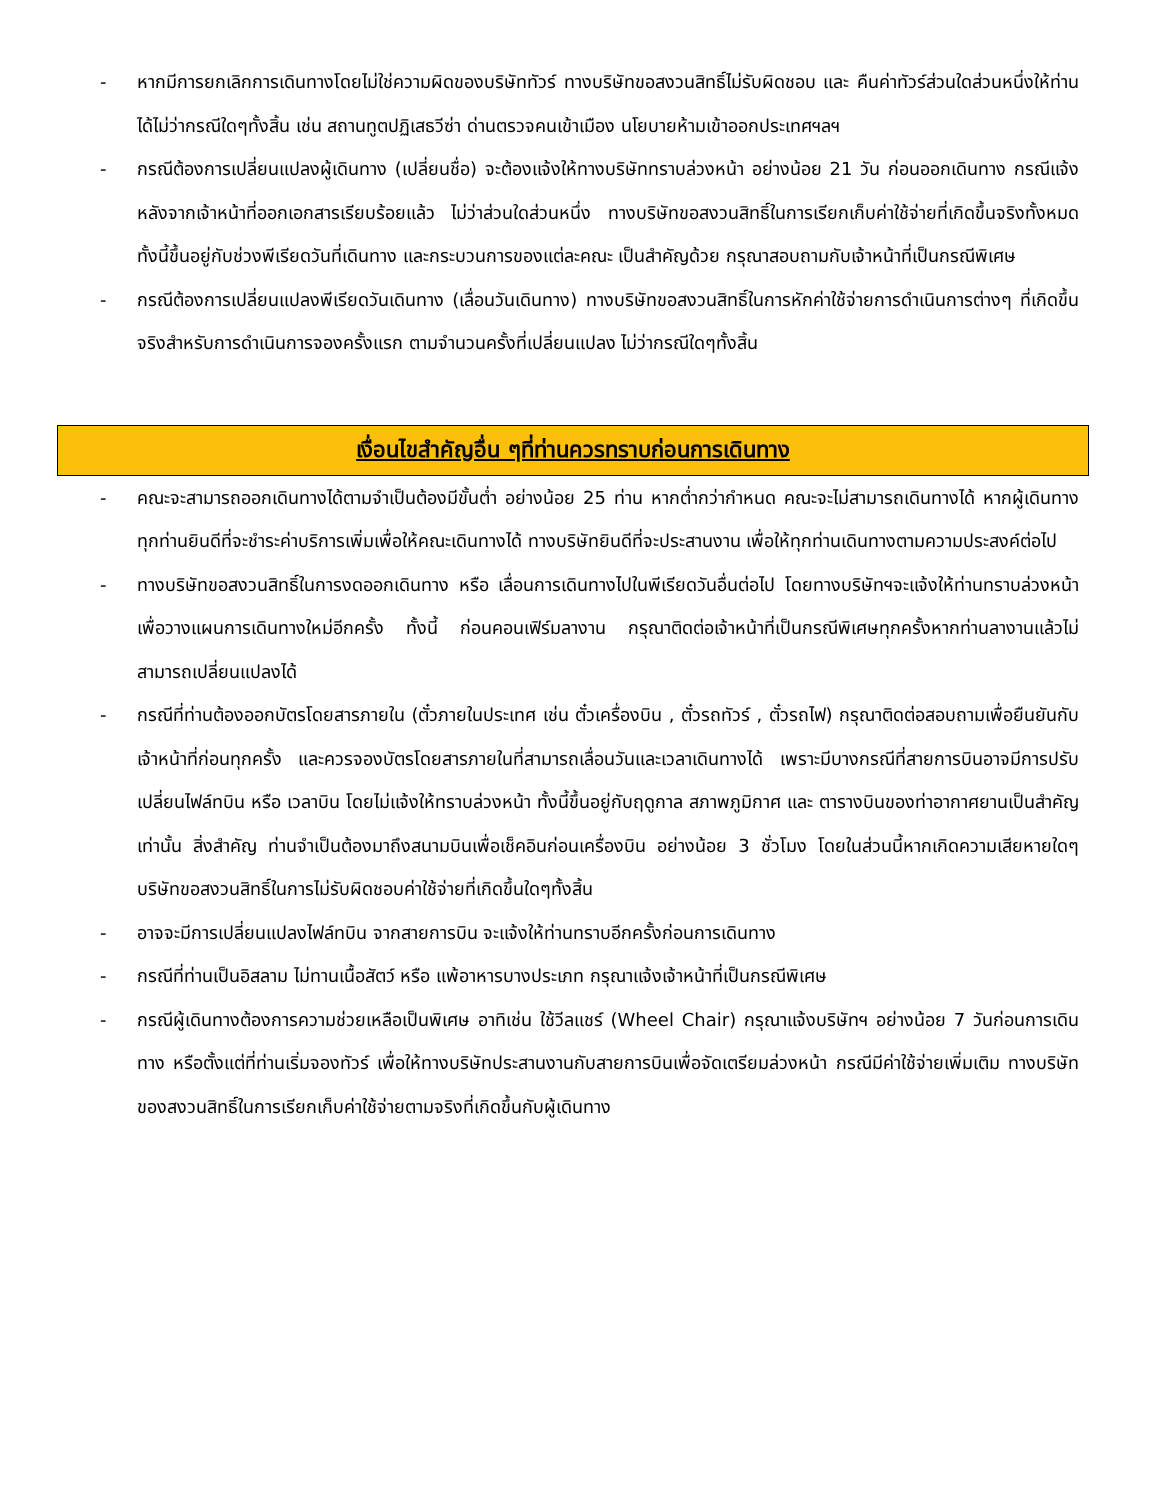- หากมีการยกเลิกการเดินทางโดยไม่ใช่ความผิดของบริษัททัวร์ ทางบริษัทขอสงวนสิทธิ์ไม่รับผิดชอบ และ คืนค่าทัวร์ส่วนใดส่วนหนึ่งให้ท่านได้ไม่ว่ากรณีใดๆทั้งสิ้น เช่น สถานทูตปฏิเสธวีซ่า ด่านตรวจคนเข้าเมือง นโยบายห้ามเข้าออกประเทศฯลฯ
- กรณีต้องการเปลี่ยนแปลงผู้เดินทาง (เปลี่ยนชื่อ) จะต้องแจ้งให้ทางบริษัททราบล่วงหน้า อย่างน้อย 21 วัน ก่อนออกเดินทาง กรณีแจ้งหลังจากเจ้าหน้าที่ออกเอกสารเรียบร้อยแล้ว ไม่ว่าส่วนใดส่วนหนึ่ง ทางบริษัทขอสงวนสิทธิ์ในการเรียกเก็บค่าใช้จ่ายที่เกิดขึ้นจริงทั้งหมด ทั้งนี้ขึ้นอยู่กับช่วงพีเรียดวันที่เดินทาง และกระบวนการของแต่ละคณะ เป็นสำคัญด้วย กรุณาสอบถามกับเจ้าหน้าที่เป็นกรณีพิเศษ
- กรณีต้องการเปลี่ยนแปลงพีเรียดวันเดินทาง (เลื่อนวันเดินทาง) ทางบริษัทขอสงวนสิทธิ์ในการหักค่าใช้จ่ายการดำเนินการต่างๆ ที่เกิดขึ้นจริงสำหรับการดำเนินการจองครั้งแรก ตามจำนวนครั้งที่เปลี่ยนแปลง ไม่ว่ากรณีใดๆทั้งสิ้น
เงื่อนไขสำคัญอื่น ๆที่ท่านควรทราบก่อนการเดินทาง
- คณะจะสามารถออกเดินทางได้ตามจำเป็นต้องมีขั้นต่ำ อย่างน้อย 25 ท่าน หากต่ำกว่ากำหนด คณะจะไม่สามารถเดินทางได้ หากผู้เดินทางทุกท่านยินดีที่จะชำระค่าบริการเพิ่มเพื่อให้คณะเดินทางได้ ทางบริษัทยินดีที่จะประสานงาน เพื่อให้ทุกท่านเดินทางตามความประสงค์ต่อไป
- ทางบริษัทขอสงวนสิทธิ์ในการงดออกเดินทาง หรือ เลื่อนการเดินทางไปในพีเรียดวันอื่นต่อไป โดยทางบริษัทฯจะแจ้งให้ท่านทราบล่วงหน้าเพื่อวางแผนการเดินทางใหม่อีกครั้ง ทั้งนี้ ก่อนคอนเฟิร์มลางาน กรุณาติดต่อเจ้าหน้าที่เป็นกรณีพิเศษทุกครั้งหากท่านลางานแล้วไม่สามารถเปลี่ยนแปลงได้
- กรณีที่ท่านต้องออกบัตรโดยสารภายใน (ตั๋วภายในประเทศ เช่น ตั๋วเครื่องบิน , ตั๋วรถทัวร์ , ตั๋วรถไฟ) กรุณาติดต่อสอบถามเพื่อยืนยันกับเจ้าหน้าที่ก่อนทุกครั้ง และควรจองบัตรโดยสารภายในที่สามารถเลื่อนวันและเวลาเดินทางได้ เพราะมีบางกรณีที่สายการบินอาจมีการปรับเปลี่ยนไฟล์ทบิน หรือ เวลาบิน โดยไม่แจ้งให้ทราบล่วงหน้า ทั้งนี้ขึ้นอยู่กับฤดูกาล สภาพภูมิกาศ และ ตารางบินของท่าอากาศยานเป็นสำคัญเท่านั้น สิ่งสำคัญ ท่านจำเป็นต้องมาถึงสนามบินเพื่อเช็คอินก่อนเครื่องบิน อย่างน้อย 3 ชั่วโมง โดยในส่วนนี้หากเกิดความเสียหายใดๆบริษัทขอสงวนสิทธิ์ในการไม่รับผิดชอบค่าใช้จ่ายที่เกิดขึ้นใดๆทั้งสิ้น
- อาจจะมีการเปลี่ยนแปลงไฟล์ทบิน จากสายการบิน จะแจ้งให้ท่านทราบอีกครั้งก่อนการเดินทาง
- กรณีที่ท่านเป็นอิสลาม ไม่ทานเนื้อสัตว์ หรือ แพ้อาหารบางประเภท กรุณาแจ้งเจ้าหน้าที่เป็นกรณีพิเศษ
- กรณีผู้เดินทางต้องการความช่วยเหลือเป็นพิเศษ อาทิเช่น ใช้วีลแชร์ (Wheel Chair) กรุณาแจ้งบริษัทฯ อย่างน้อย 7 วันก่อนการเดินทาง หรือตั้งแต่ที่ท่านเริ่มจองทัวร์ เพื่อให้ทางบริษัทประสานงานกับสายการบินเพื่อจัดเตรียมล่วงหน้า กรณีมีค่าใช้จ่ายเพิ่มเติม ทางบริษัทของสงวนสิทธิ์ในการเรียกเก็บค่าใช้จ่ายตามจริงที่เกิดขึ้นกับผู้เดินทาง